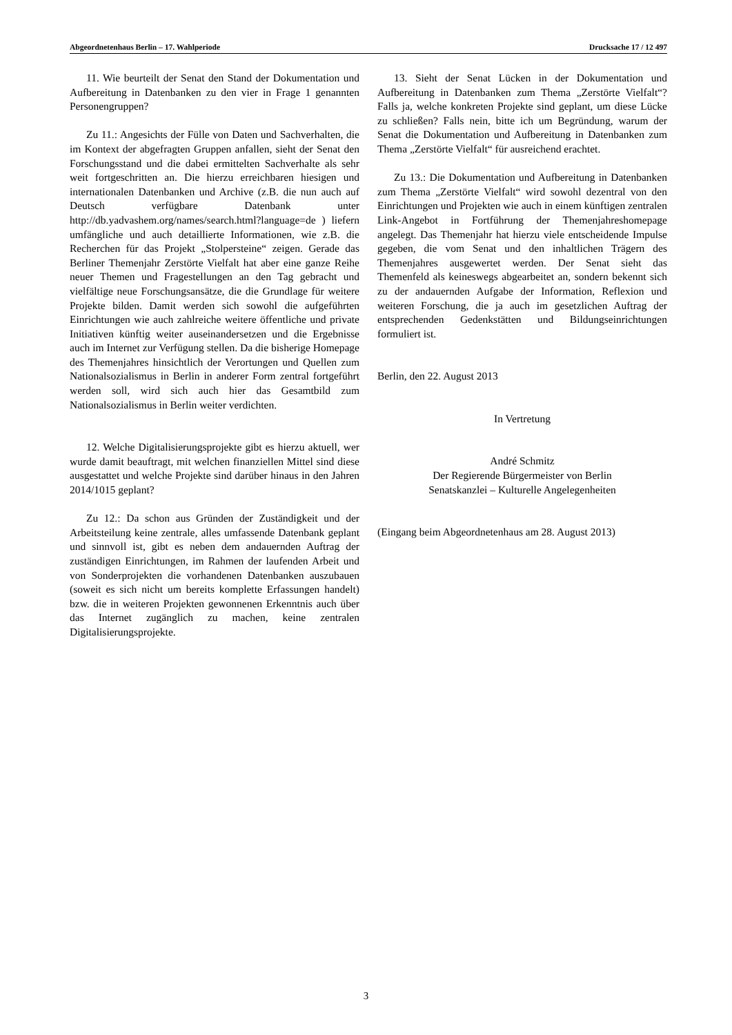Abgeordnetenhaus Berlin – 17. Wahlperiode Drucksache 17 / 12 497
11. Wie beurteilt der Senat den Stand der Dokumentation und Aufbereitung in Datenbanken zu den vier in Frage 1 genannten Personengruppen?
Zu 11.: Angesichts der Fülle von Daten und Sachverhalten, die im Kontext der abgefragten Gruppen anfallen, sieht der Senat den Forschungsstand und die dabei ermittelten Sachverhalte als sehr weit fortgeschritten an. Die hierzu erreichbaren hiesigen und internationalen Datenbanken und Archive (z.B. die nun auch auf Deutsch verfügbare Datenbank unter http://db.yadvashem.org/names/search.html?language=de ) liefern umfängliche und auch detaillierte Informationen, wie z.B. die Recherchen für das Projekt „Stolpersteine“ zeigen. Gerade das Berliner Themenjahr Zerstörte Vielfalt hat aber eine ganze Reihe neuer Themen und Fragestellungen an den Tag gebracht und vielfältige neue Forschungsansätze, die die Grundlage für weitere Projekte bilden. Damit werden sich sowohl die aufgeführten Einrichtungen wie auch zahlreiche weitere öffentliche und private Initiativen künftig weiter auseinandersetzen und die Ergebnisse auch im Internet zur Verfügung stellen. Da die bisherige Homepage des Themenjahres hinsichtlich der Verortungen und Quellen zum Nationalsozialismus in Berlin in anderer Form zentral fortgeführt werden soll, wird sich auch hier das Gesamtbild zum Nationalsozialismus in Berlin weiter verdichten.
12. Welche Digitalisierungsprojekte gibt es hierzu aktuell, wer wurde damit beauftragt, mit welchen finanziellen Mittel sind diese ausgestattet und welche Projekte sind darüber hinaus in den Jahren 2014/1015 geplant?
Zu 12.: Da schon aus Gründen der Zuständigkeit und der Arbeitsteilung keine zentrale, alles umfassende Datenbank geplant und sinnvoll ist, gibt es neben dem andauernden Auftrag der zuständigen Einrichtungen, im Rahmen der laufenden Arbeit und von Sonderprojekten die vorhandenen Datenbanken auszubauen (soweit es sich nicht um bereits komplette Erfassungen handelt) bzw. die in weiteren Projekten gewonnenen Erkenntnis auch über das Internet zugänglich zu machen, keine zentralen Digitalisierungsprojekte.
13. Sieht der Senat Lücken in der Dokumentation und Aufbereitung in Datenbanken zum Thema „Zerstörte Vielfalt“? Falls ja, welche konkreten Projekte sind geplant, um diese Lücke zu schließen? Falls nein, bitte ich um Begründung, warum der Senat die Dokumentation und Aufbereitung in Datenbanken zum Thema „Zerstörte Vielfalt“ für ausreichend erachtet.
Zu 13.: Die Dokumentation und Aufbereitung in Datenbanken zum Thema „Zerstörte Vielfalt“ wird sowohl dezentral von den Einrichtungen und Projekten wie auch in einem künftigen zentralen Link-Angebot in Fortführung der Themenjahreshomepage angelegt. Das Themenjahr hat hierzu viele entscheidende Impulse gegeben, die vom Senat und den inhaltlichen Trägern des Themenjahres ausgewertet werden. Der Senat sieht das Themenfeld als keineswegs abgearbeitet an, sondern bekennt sich zu der andauernden Aufgabe der Information, Reflexion und weiteren Forschung, die ja auch im gesetzlichen Auftrag der entsprechenden Gedenkstätten und Bildungseinrichtungen formuliert ist.
Berlin, den 22. August 2013
In Vertretung
André Schmitz
Der Regierende Bürgermeister von Berlin
Senatskanzlei – Kulturelle Angelegenheiten
(Eingang beim Abgeordnetenhaus am 28. August 2013)
3